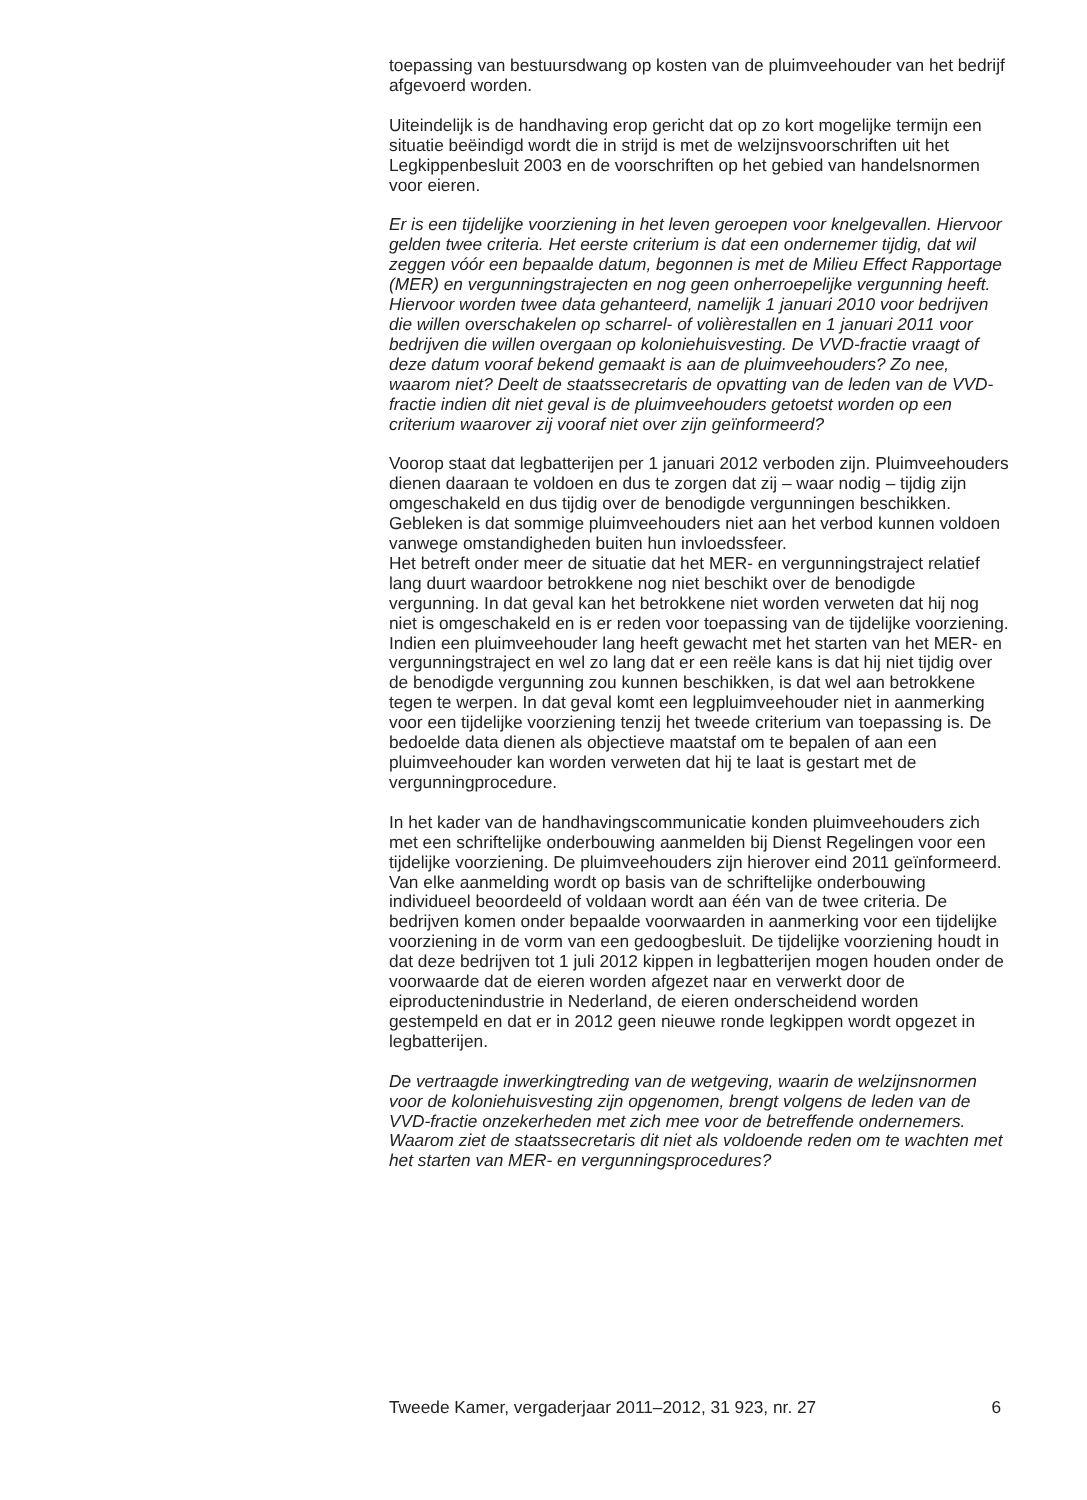toepassing van bestuursdwang op kosten van de pluimveehouder van het bedrijf afgevoerd worden.
Uiteindelijk is de handhaving erop gericht dat op zo kort mogelijke termijn een situatie beëindigd wordt die in strijd is met de welzijnsvoorschriften uit het Legkippenbesluit 2003 en de voorschriften op het gebied van handelsnormen voor eieren.
Er is een tijdelijke voorziening in het leven geroepen voor knelgevallen. Hiervoor gelden twee criteria. Het eerste criterium is dat een ondernemer tijdig, dat wil zeggen vóór een bepaalde datum, begonnen is met de Milieu Effect Rapportage (MER) en vergunningstrajecten en nog geen onherroepelijke vergunning heeft. Hiervoor worden twee data gehanteerd, namelijk 1 januari 2010 voor bedrijven die willen overschakelen op scharrel- of volièrestallen en 1 januari 2011 voor bedrijven die willen overgaan op koloniehuisvesting. De VVD-fractie vraagt of deze datum vooraf bekend gemaakt is aan de pluimveehouders? Zo nee, waarom niet? Deelt de staatssecretaris de opvatting van de leden van de VVD-fractie indien dit niet geval is de pluimveehouders getoetst worden op een criterium waarover zij vooraf niet over zijn geïnformeerd?
Voorop staat dat legbatterijen per 1 januari 2012 verboden zijn. Pluimveehouders dienen daaraan te voldoen en dus te zorgen dat zij – waar nodig – tijdig zijn omgeschakeld en dus tijdig over de benodigde vergunningen beschikken. Gebleken is dat sommige pluimveehouders niet aan het verbod kunnen voldoen vanwege omstandigheden buiten hun invloedssfeer.
Het betreft onder meer de situatie dat het MER- en vergunningstraject relatief lang duurt waardoor betrokkene nog niet beschikt over de benodigde vergunning. In dat geval kan het betrokkene niet worden verweten dat hij nog niet is omgeschakeld en is er reden voor toepassing van de tijdelijke voorziening. Indien een pluimveehouder lang heeft gewacht met het starten van het MER- en vergunningstraject en wel zo lang dat er een reële kans is dat hij niet tijdig over de benodigde vergunning zou kunnen beschikken, is dat wel aan betrokkene tegen te werpen. In dat geval komt een legpluimveehouder niet in aanmerking voor een tijdelijke voorziening tenzij het tweede criterium van toepassing is. De bedoelde data dienen als objectieve maatstaf om te bepalen of aan een pluimveehouder kan worden verweten dat hij te laat is gestart met de vergunningprocedure.
In het kader van de handhavingscommunicatie konden pluimveehouders zich met een schriftelijke onderbouwing aanmelden bij Dienst Regelingen voor een tijdelijke voorziening. De pluimveehouders zijn hierover eind 2011 geïnformeerd. Van elke aanmelding wordt op basis van de schriftelijke onderbouwing individueel beoordeeld of voldaan wordt aan één van de twee criteria. De bedrijven komen onder bepaalde voorwaarden in aanmerking voor een tijdelijke voorziening in de vorm van een gedoogbesluit. De tijdelijke voorziening houdt in dat deze bedrijven tot 1 juli 2012 kippen in legbatterijen mogen houden onder de voorwaarde dat de eieren worden afgezet naar en verwerkt door de eiproductenindustrie in Nederland, de eieren onderscheidend worden gestempeld en dat er in 2012 geen nieuwe ronde legkippen wordt opgezet in legbatterijen.
De vertraagde inwerkingtreding van de wetgeving, waarin de welzijnsnormen voor de koloniehuisvesting zijn opgenomen, brengt volgens de leden van de VVD-fractie onzekerheden met zich mee voor de betreffende ondernemers. Waarom ziet de staatssecretaris dit niet als voldoende reden om te wachten met het starten van MER- en vergunningsprocedures?
Tweede Kamer, vergaderjaar 2011–2012, 31 923, nr. 27 6